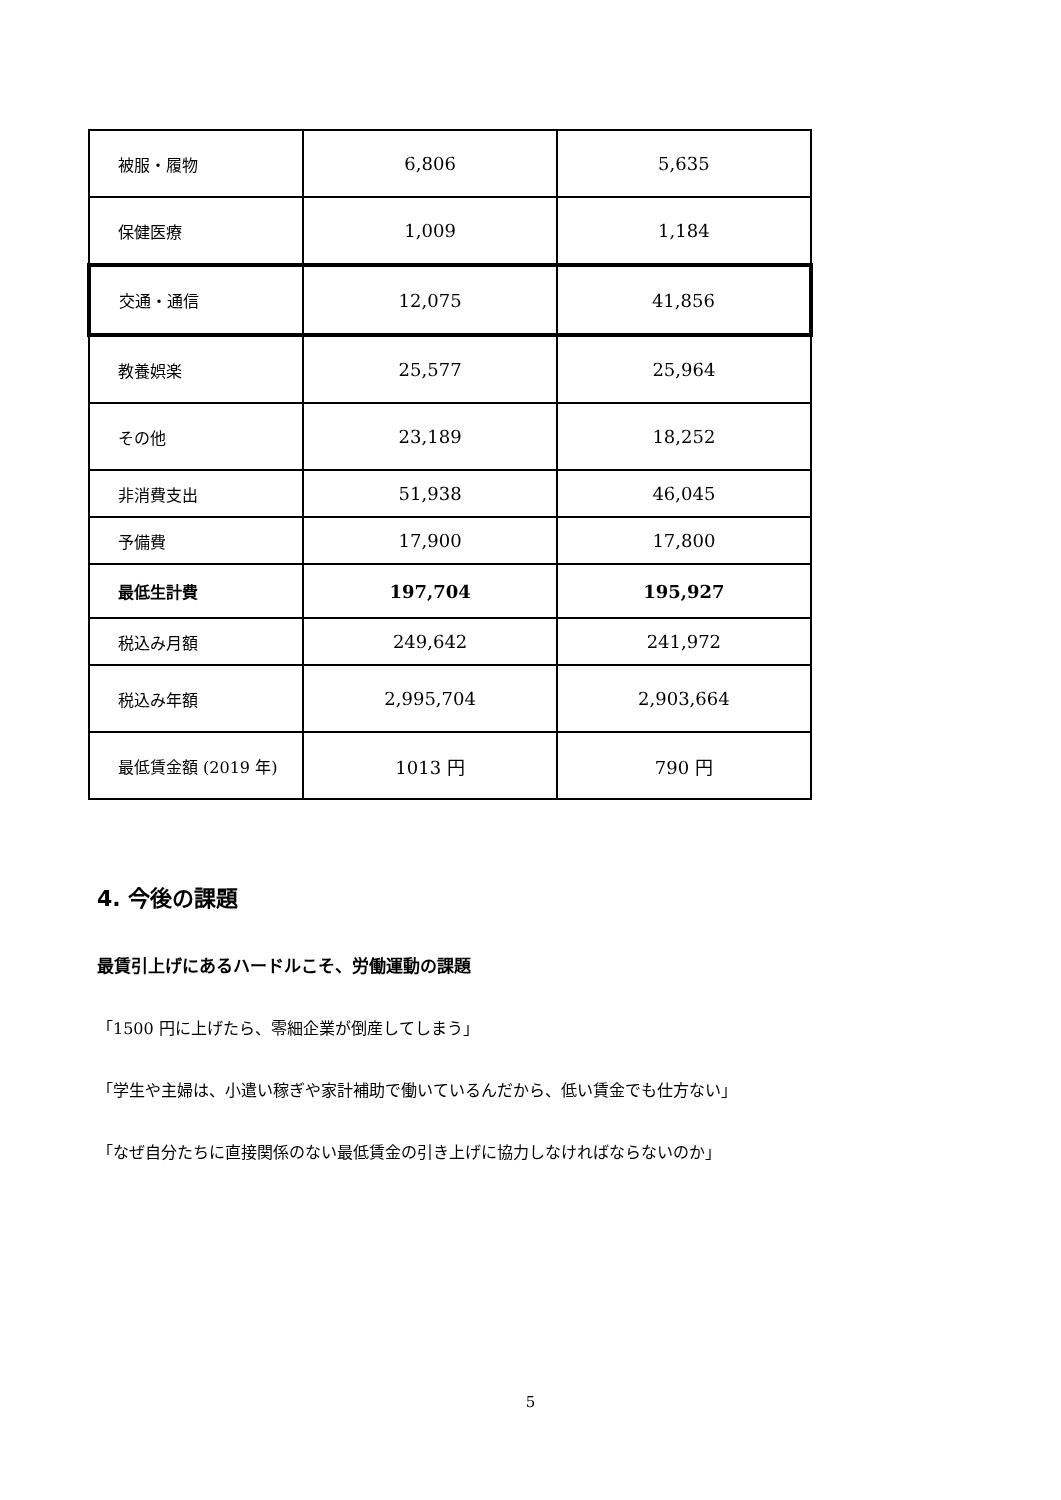| 被服・履物 | 6,806 | 5,635 |
| 保健医療 | 1,009 | 1,184 |
| 交通・通信 | 12,075 | 41,856 |
| 教養娯楽 | 25,577 | 25,964 |
| その他 | 23,189 | 18,252 |
| 非消費支出 | 51,938 | 46,045 |
| 予備費 | 17,900 | 17,800 |
| 最低生計費 | 197,704 | 195,927 |
| 税込み月額 | 249,642 | 241,972 |
| 税込み年額 | 2,995,704 | 2,903,664 |
| 最低賃金額 (2019 年) | 1013 円 | 790 円 |
4. 今後の課題
最賃引上げにあるハードルこそ、労働運動の課題
「1500 円に上げたら、零細企業が倒産してしまう」
「学生や主婦は、小遣い稼ぎや家計補助で働いているんだから、低い賃金でも仕方ない」
「なぜ自分たちに直接関係のない最低賃金の引き上げに協力しなければならないのか」
5